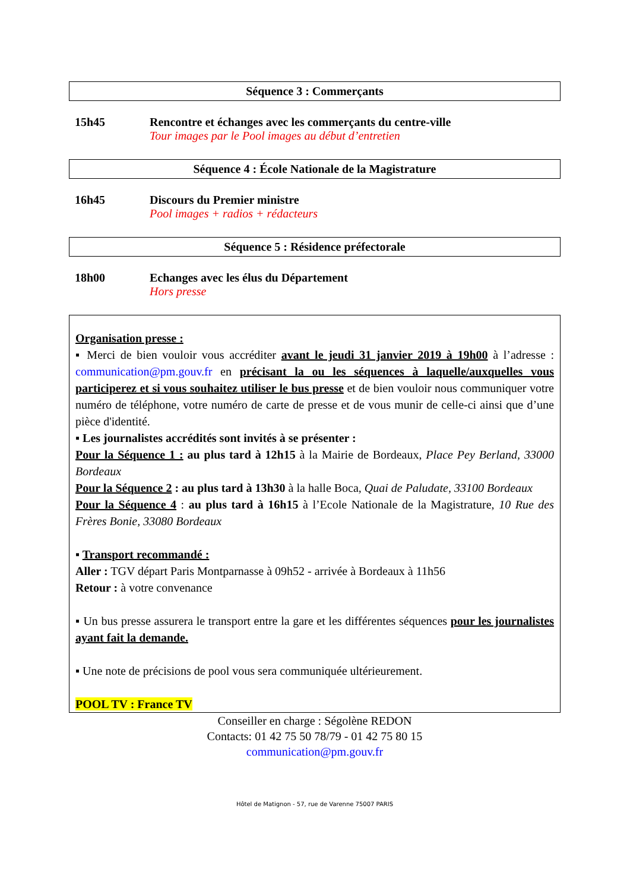Séquence 3 : Commerçants
15h45 Rencontre et échanges avec les commerçants du centre-ville
Tour images par le Pool images au début d’entretien
Séquence 4 : École Nationale de la Magistrature
16h45 Discours du Premier ministre
Pool images + radios + rédacteurs
Séquence 5 : Résidence préfectorale
18h00 Echanges avec les élus du Département
Hors presse
Organisation presse :
▪ Merci de bien vouloir vous accréditer avant le jeudi 31 janvier 2019 à 19h00 à l’adresse : communication@pm.gouv.fr en précisant la ou les séquences à laquelle/auxquelles vous participerez et si vous souhaitez utiliser le bus presse et de bien vouloir nous communiquer votre numéro de téléphone, votre numéro de carte de presse et de vous munir de celle-ci ainsi que d’une pièce d'identité.
▪ Les journalistes accrédités sont invités à se présenter :
Pour la Séquence 1 : au plus tard à 12h15 à la Mairie de Bordeaux, Place Pey Berland, 33000 Bordeaux
Pour la Séquence 2 : au plus tard à 13h30 à la halle Boca, Quai de Paludate, 33100 Bordeaux
Pour la Séquence 4 : au plus tard à 16h15 à l’Ecole Nationale de la Magistrature, 10 Rue des Frères Bonie, 33080 Bordeaux
▪ Transport recommandé :
Aller : TGV départ Paris Montparnasse à 09h52 - arrivée à Bordeaux à 11h56
Retour : à votre convenance
▪ Un bus presse assurera le transport entre la gare et les différentes séquences pour les journalistes ayant fait la demande.
▪ Une note de précisions de pool vous sera communiquée ultérieurement.
POOL TV : France TV
Conseiller en charge : Ségolène REDON
Contacts: 01 42 75 50 78/79 - 01 42 75 80 15
communication@pm.gouv.fr
Hôtel de Matignon - 57, rue de Varenne 75007 PARIS